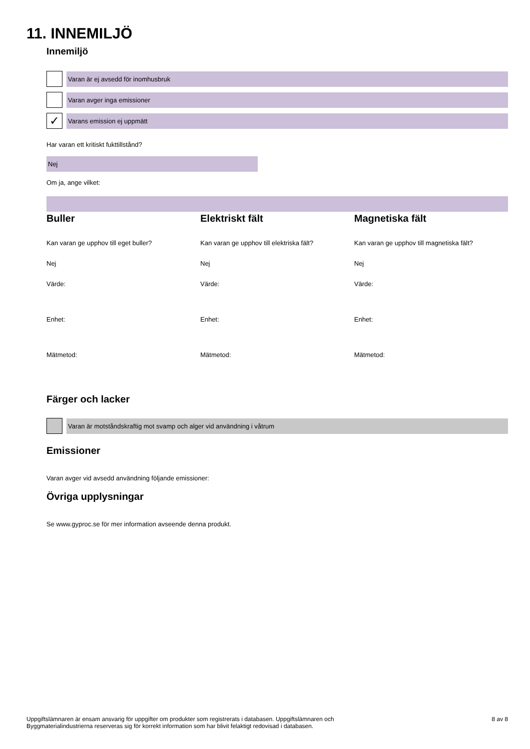11. INNEMILJÖ
Innemiljö
Varan är ej avsedd för inomhusbruk
Varan avger inga emissioner
✓
Varans emission ej uppmätt
Har varan ett kritiskt fukttillstånd?
Nej
Om ja, ange vilket:
Buller
Kan varan ge upphov till eget buller?
Nej
Värde:
Enhet:
Mätmetod:
Elektriskt fält
Kan varan ge upphov till elektriska fält?
Nej
Värde:
Enhet:
Mätmetod:
Magnetiska fält
Kan varan ge upphov till magnetiska fält?
Nej
Värde:
Enhet:
Mätmetod:
Färger och lacker
Varan är motståndskraftig mot svamp och alger vid användning i våtrum
Emissioner
Varan avger vid avsedd användning följande emissioner:
Övriga upplysningar
Se www.gyproc.se för mer information avseende denna produkt.
Uppgiftslämnaren är ensam ansvarig för uppgifter om produkter som registrerats i databasen. Uppgiftslämnaren och
Byggmaterialindustrierna reserveras sig för korrekt information som har blivit felaktigt redovisad i databasen.
8 av 8